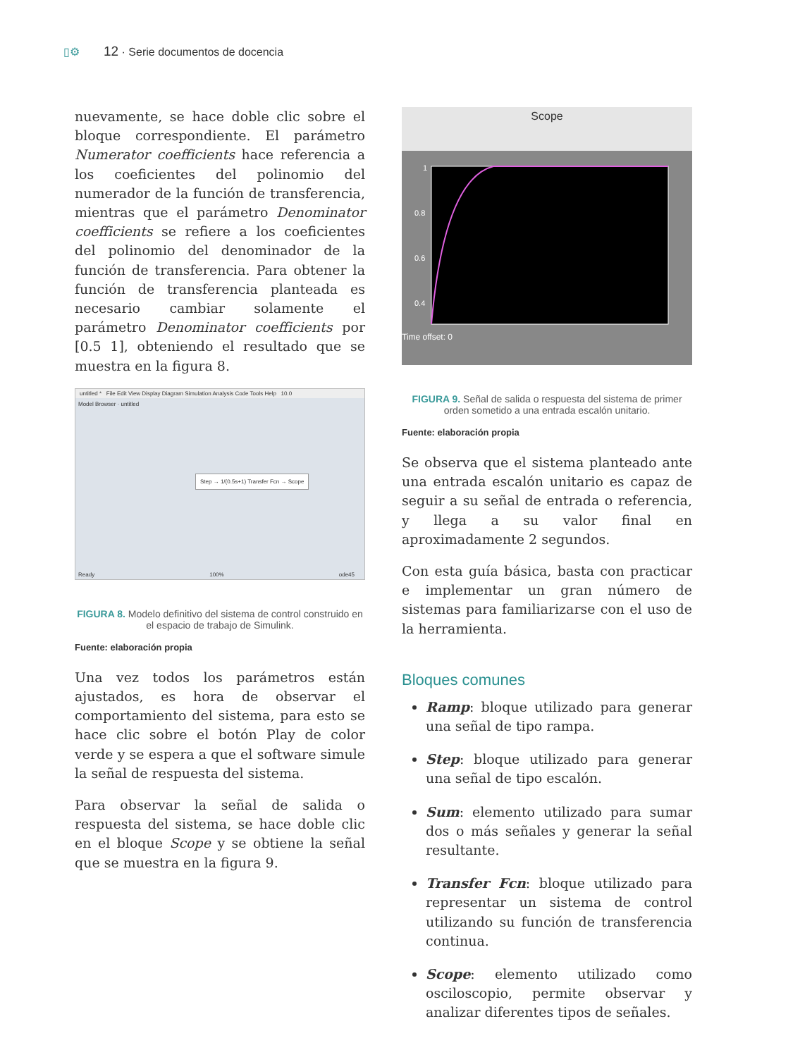▯⚙ 12 · Serie documentos de docencia
nuevamente, se hace doble clic sobre el bloque correspondiente. El parámetro Numerator coefficients hace referencia a los coeficientes del polinomio del numerador de la función de transferencia, mientras que el parámetro Denominator coefficients se refiere a los coeficientes del polinomio del denominador de la función de transferencia. Para obtener la función de transferencia planteada es necesario cambiar solamente el parámetro Denominator coefficients por [0.5 1], obteniendo el resultado que se muestra en la figura 8.
untitled * File Edit View Display Diagram Simulation Analysis Code Tools Help 10.0
Model Browser · untitled
Step → 1/(0.5s+1) Transfer Fcn → Scope
Ready 100% ode45
FIGURA 8. Modelo definitivo del sistema de control construido en el espacio de trabajo de Simulink.
Fuente: elaboración propia
Una vez todos los parámetros están ajustados, es hora de observar el comportamiento del sistema, para esto se hace clic sobre el botón Play de color verde y se espera a que el software simule la señal de respuesta del sistema.
Para observar la señal de salida o respuesta del sistema, se hace doble clic en el bloque Scope y se obtiene la señal que se muestra en la figura 9.
Scope
1
0.8
0.6
0.4
Time offset: 0
FIGURA 9. Señal de salida o respuesta del sistema de primer orden sometido a una entrada escalón unitario.
Fuente: elaboración propia
Se observa que el sistema planteado ante una entrada escalón unitario es capaz de seguir a su señal de entrada o referencia, y llega a su valor final en aproximadamente 2 segundos.
Con esta guía básica, basta con practicar e implementar un gran número de sistemas para familiarizarse con el uso de la herramienta.
Bloques comunes
Ramp: bloque utilizado para generar una señal de tipo rampa.
Step: bloque utilizado para generar una señal de tipo escalón.
Sum: elemento utilizado para sumar dos o más señales y generar la señal resultante.
Transfer Fcn: bloque utilizado para representar un sistema de control utilizando su función de transferencia continua.
Scope: elemento utilizado como osciloscopio, permite observar y analizar diferentes tipos de señales.